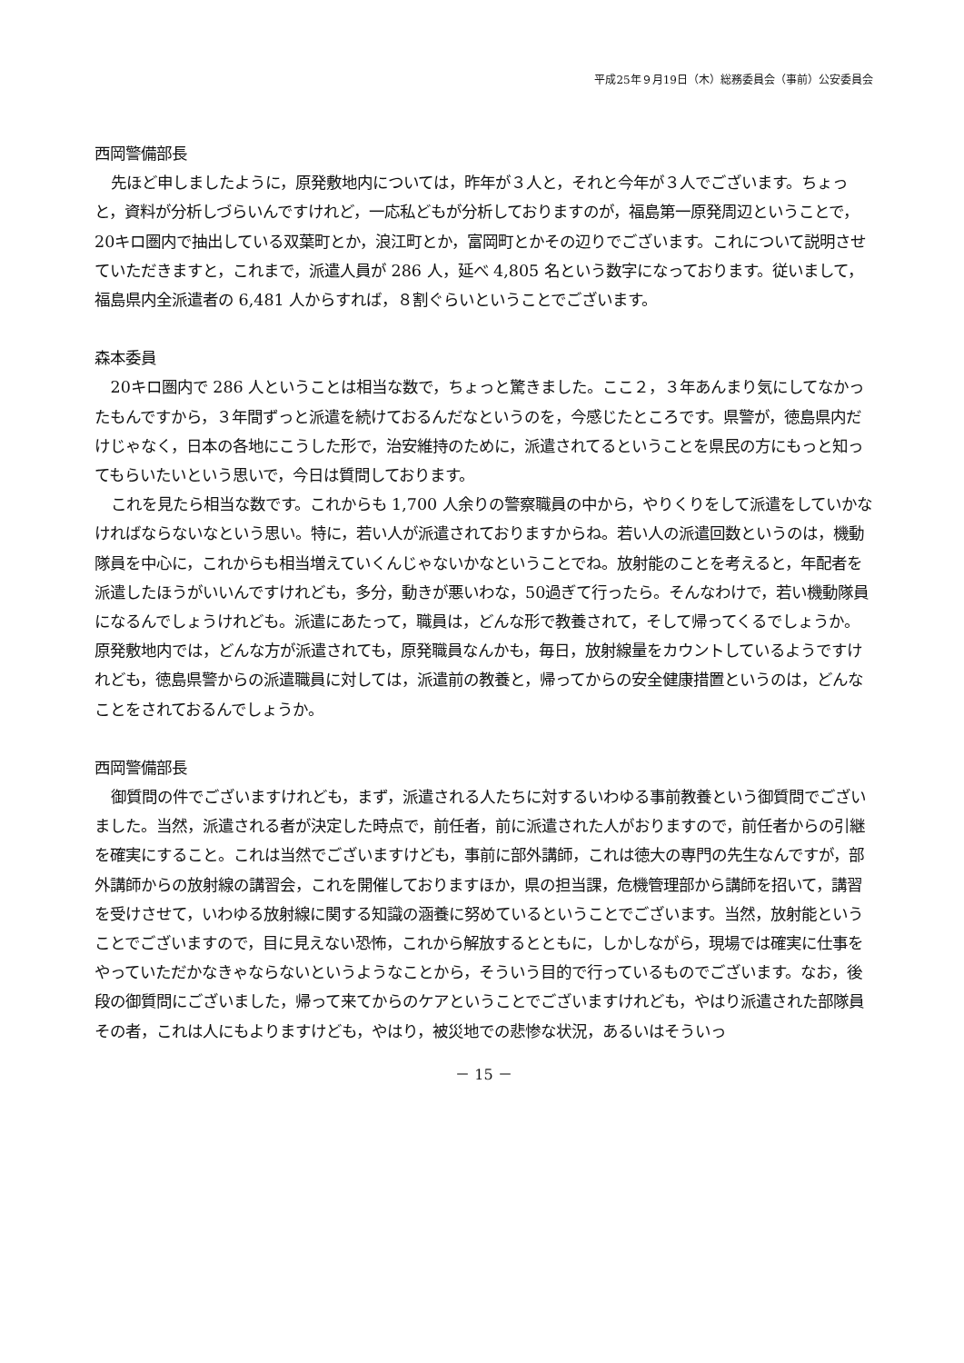平成25年９月19日（木）総務委員会（事前）公安委員会
西岡警備部長
先ほど申しましたように，原発敷地内については，昨年が３人と，それと今年が３人でございます。ちょっと，資料が分析しづらいんですけれど，一応私どもが分析しておりますのが，福島第一原発周辺ということで，20キロ圏内で抽出している双葉町とか，浪江町とか，富岡町とかその辺りでございます。これについて説明させていただきますと，これまで，派遣人員が 286 人，延べ 4,805 名という数字になっております。従いまして，福島県内全派遣者の 6,481 人からすれば，８割ぐらいということでございます。
森本委員
20キロ圏内で 286 人ということは相当な数で，ちょっと驚きました。ここ２，３年あんまり気にしてなかったもんですから，３年間ずっと派遣を続けておるんだなというのを，今感じたところです。県警が，徳島県内だけじゃなく，日本の各地にこうした形で，治安維持のために，派遣されてるということを県民の方にもっと知ってもらいたいという思いで，今日は質問しております。
これを見たら相当な数です。これからも 1,700 人余りの警察職員の中から，やりくりをして派遣をしていかなければならないなという思い。特に，若い人が派遣されておりますからね。若い人の派遣回数というのは，機動隊員を中心に，これからも相当増えていくんじゃないかなということでね。放射能のことを考えると，年配者を派遣したほうがいいんですけれども，多分，動きが悪いわな，50過ぎて行ったら。そんなわけで，若い機動隊員になるんでしょうけれども。派遣にあたって，職員は，どんな形で教養されて，そして帰ってくるでしょうか。原発敷地内では，どんな方が派遣されても，原発職員なんかも，毎日，放射線量をカウントしているようですけれども，徳島県警からの派遣職員に対しては，派遣前の教養と，帰ってからの安全健康措置というのは，どんなことをされておるんでしょうか。
西岡警備部長
御質問の件でございますけれども，まず，派遣される人たちに対するいわゆる事前教養という御質問でございました。当然，派遣される者が決定した時点で，前任者，前に派遣された人がおりますので，前任者からの引継を確実にすること。これは当然でございますけども，事前に部外講師，これは徳大の専門の先生なんですが，部外講師からの放射線の講習会，これを開催しておりますほか，県の担当課，危機管理部から講師を招いて，講習を受けさせて，いわゆる放射線に関する知識の涵養に努めているということでございます。当然，放射能ということでございますので，目に見えない恐怖，これから解放するとともに，しかしながら，現場では確実に仕事をやっていただかなきゃならないというようなことから，そういう目的で行っているものでございます。なお，後段の御質問にございました，帰って来てからのケアということでございますけれども，やはり派遣された部隊員その者，これは人にもよりますけども，やはり，被災地での悲惨な状況，あるいはそういっ
－ 15 －